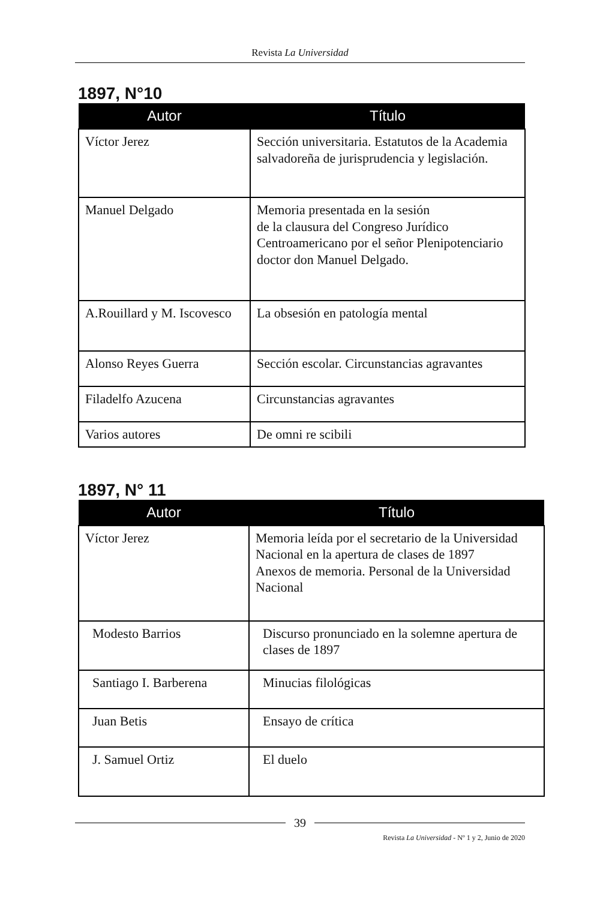Revista La Universidad
1897, N°10
| Autor | Título |
| --- | --- |
| Víctor Jerez | Sección universitaria. Estatutos de la Academia salvadoreña de jurisprudencia y legislación. |
| Manuel Delgado | Memoria presentada en la sesión de la clausura del Congreso Jurídico Centroamericano por el señor Plenipotenciario doctor don Manuel Delgado. |
| A.Rouillard y M. Iscovesco | La obsesión en patología mental |
| Alonso Reyes Guerra | Sección escolar. Circunstancias agravantes |
| Filadelfo Azucena | Circunstancias agravantes |
| Varios autores | De omni re scibili |
1897, N° 11
| Autor | Título |
| --- | --- |
| Víctor Jerez | Memoria leída por el secretario de la Universidad Nacional en la apertura de clases de 1897 Anexos de memoria. Personal de la Universidad Nacional |
| Modesto Barrios | Discurso pronunciado en la solemne apertura de clases de 1897 |
| Santiago I. Barberena | Minucias filológicas |
| Juan Betis | Ensayo de crítica |
| J. Samuel Ortiz | El duelo |
39
Revista La Universidad - Nº 1 y 2, Junio de 2020